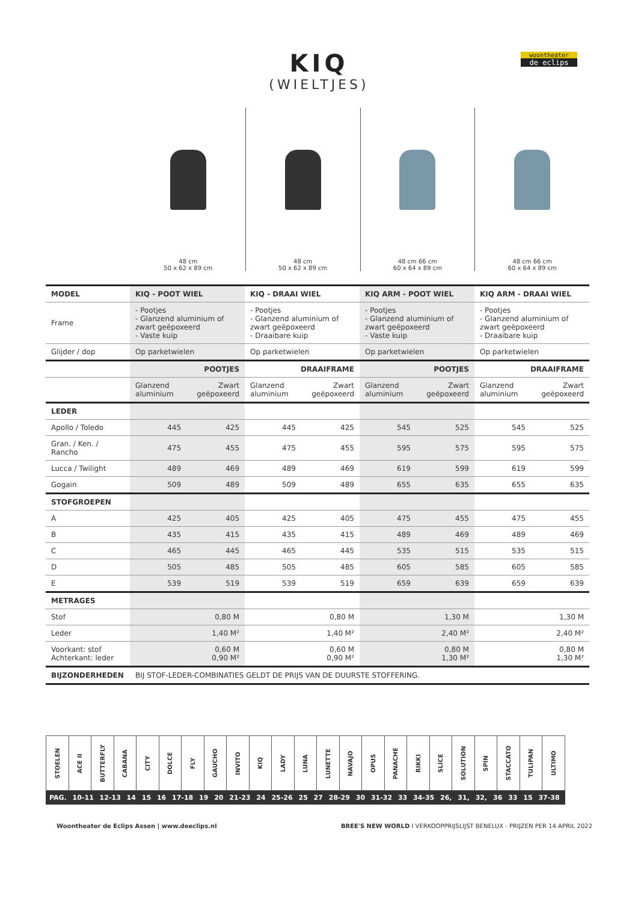woontheater
de eclips
KIQ
(WIELTJES)
48 cm
50 x 62 x 89 cm
48 cm
50 x 62 x 89 cm
48 cm 66 cm
60 x 64 x 89 cm
48 cm 66 cm
60 x 64 x 89 cm
| MODEL | KIQ - POOT WIEL | | KIQ - DRAAI WIEL | | KIQ ARM - POOT WIEL | | KIQ ARM - DRAAI WIEL | |
| --- | --- | --- | --- | --- | --- | --- | --- | --- |
| Frame | - Pootjes - Glanzend aluminium of zwart geëpoxeerd - Vaste kuip | | - Pootjes - Glanzend aluminium of zwart geëpoxeerd - Draaibare kuip | | - Pootjes - Glanzend aluminium of zwart geëpoxeerd - Vaste kuip | | - Pootjes - Glanzend aluminium of zwart geëpoxeerd - Draaibare kuip | |
| Glijder / dop | Op parketwielen | | Op parketwielen | | Op parketwielen | | Op parketwielen | |
| | POOTJES | | DRAAIFRAME | | POOTJES | | DRAAIFRAME | |
| | Glanzend aluminium | Zwart geëpoxeerd | Glanzend aluminium | Zwart geëpoxeerd | Glanzend aluminium | Zwart geëpoxeerd | Glanzend aluminium | Zwart geëpoxeerd |
| LEDER | | | | | | | | |
| Apollo / Toledo | 445 | 425 | 445 | 425 | 545 | 525 | 545 | 525 |
| Gran. / Ken. / Rancho | 475 | 455 | 475 | 455 | 595 | 575 | 595 | 575 |
| Lucca / Twilight | 489 | 469 | 489 | 469 | 619 | 599 | 619 | 599 |
| Gogain | 509 | 489 | 509 | 489 | 655 | 635 | 655 | 635 |
| STOFGROEPEN | | | | | | | | |
| A | 425 | 405 | 425 | 405 | 475 | 455 | 475 | 455 |
| B | 435 | 415 | 435 | 415 | 489 | 469 | 489 | 469 |
| C | 465 | 445 | 465 | 445 | 535 | 515 | 535 | 515 |
| D | 505 | 485 | 505 | 485 | 605 | 585 | 605 | 585 |
| E | 539 | 519 | 539 | 519 | 659 | 639 | 659 | 639 |
| METRAGES | | | | | | | | |
| Stof | 0,80 M | | 0,80 M | | 1,30 M | | 1,30 M | |
| Leder | 1,40 M² | | 1,40 M² | | 2,40 M² | | 2,40 M² | |
| Voorkant: stof Achterkant: leder | 0,60 M 0,90 M² | | 0,60 M 0,90 M² | | 0,80 M 1,30 M² | | 0,80 M 1,30 M² | |
| BIJZONDERHEDEN | BIJ STOF-LEDER-COMBINATIES GELDT DE PRIJS VAN DE DUURSTE STOFFERING. | | | | | | | |
| STOELEN | ACE II | BUTTERFLY | CABANA | CITY | DOLCE | FLY | GAUCHO | INVITO | KIQ | LADY | LUNA | LUNETTE | NAVAJO | OPUS | PANACHE | RIKKI | SLICE | SOLUTION | SPIN | STACCATO | TULIPAN | ULTIMO |
PAG. 10-11 12-13 14 15 16 17-18 19 20 21-23 24 25-26 25 27 28-29 30 31-32 33 34-35 26, 31, 32, 36 33 15 37-38
Woontheater de Eclips Assen | www.deeclips.nl BREE'S NEW WORLD I VERKOOPPRIJSLIJST BENELUX - PRIJZEN PER 14 APRIL 2022